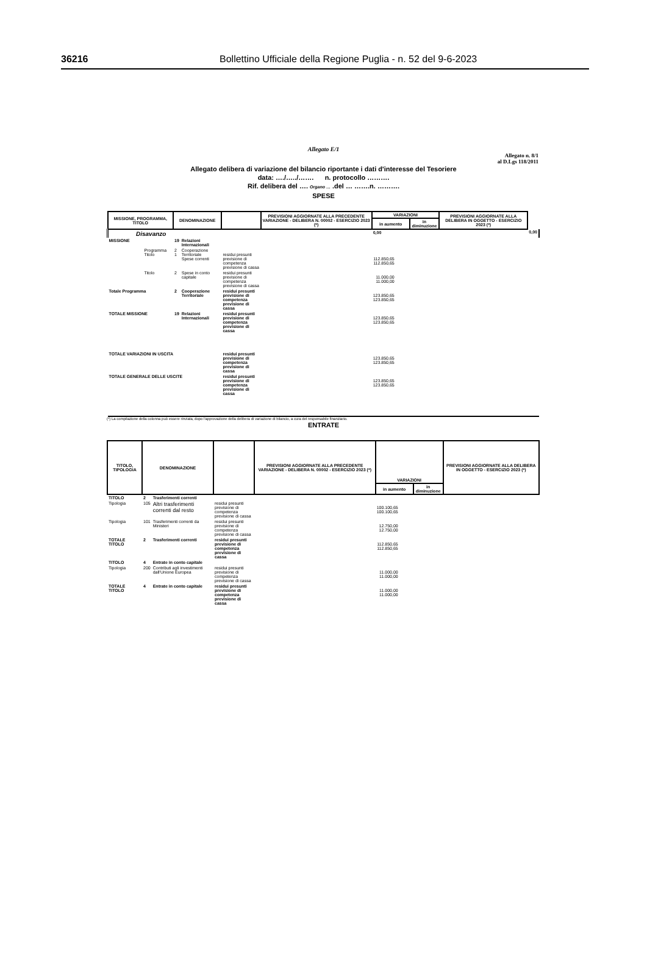36216 Bollettino Ufficiale della Regione Puglia - n. 52 del 9-6-2023
Allegato E/1
Allegato n. 8/1
al D.Lgs 118/2011
Allegato delibera di variazione del bilancio riportante i dati d'interesse del Tesoriere
data: …./…../……. n. protocollo ……….
Rif. delibera del …. Organo … .del … …….n. ……….
SPESE
| MISSIONE, PROGRAMMA, TITOLO | DENOMINAZIONE | | | PREVISIONI AGGIORNATE ALLA PRECEDENTE VARIAZIONE - DELIBERA N. 00002 - ESERCIZIO 2023 (*) | VARIAZIONI | | PREVISIONI AGGIORNATE ALLA DELIBERA IN OGGETTO - ESERCIZIO 2023 (*) | |
| --- | --- | --- | --- | --- | --- | --- | --- | --- |
| | | | | | in aumento | in diminuzione | | |
| Disavanzo | | | | | 0,00 | | | 0,00 |
| MISSIONE | 19 | Relazioni Internazionali | | | | | | |
| Programma Titolo | 2 1 | Cooperazione Territoriale Spese correnti | residui presunti previsione di competenza previsione di cassa | | 112.850,65 112.850,65 | | | |
| Titolo | 2 | Spese in conto capitale | residui presunti previsione di competenza previsione di cassa | | 11.000,00 11.000,00 | | | |
| Totale Programma | 2 | Cooperazione Territoriale | residui presunti previsione di competenza previsione di cassa | | 123.850,65 123.850,65 | | | |
| TOTALE MISSIONE | 19 | Relazioni Internazionali | residui presunti previsione di competenza previsione di cassa | | 123.850,65 123.850,65 | | | |
| TOTALE VARIAZIONI IN USCITA | | | residui presunti previsione di competenza previsione di cassa | | 123.850,65 123.850,65 | | | |
| TOTALE GENERALE DELLE USCITE | | | residui presunti previsione di competenza previsione di cassa | | 123.850,65 123.850,65 | | | |
(*) La compilazione della colonna può essere rinviata, dopo l'approvazione della delibera di variazione di bilancio, a cura del responsabile finanziario.
ENTRATE
| TITOLO, TIPOLOGIA | DENOMINAZIONE | | | PREVISIONI AGGIORNATE ALLA PRECEDENTE VARIAZIONE - DELIBERA N. 00002 - ESERCIZIO 2023 (*) | VARIAZIONI | | PREVISIONI AGGIORNATE ALLA DELIBERA IN OGGETTO - ESERCIZIO 2023 (*) |
| --- | --- | --- | --- | --- | --- | --- | --- |
| | | | | | in aumento | in diminuzione | |
| TITOLO | 2 | Trasferimenti correnti | | | | | |
| Tipologia | 105 | Altri trasferimenti correnti dal resto | residui presunti previsione di competenza previsione di cassa | | 100.100,65 100.100,65 | | |
| Tipologia | 101 | Trasferimenti correnti da Ministeri | residui presunti previsione di competenza previsione di cassa | | 12.750,00 12.750,00 | | |
| TOTALE TITOLO | 2 | Trasferimenti correnti | residui presunti previsione di competenza previsione di cassa | | 112.850,65 112.850,65 | | |
| TITOLO | 4 | Entrate in conto capitale | | | | | |
| Tipologia | 200 | Contributi agli investimenti dall'Unione Europea | residui presunti previsione di competenza previsione di cassa | | 11.000,00 11.000,00 | | |
| TOTALE TITOLO | 4 | Entrate in conto capitale | residui presunti previsione di competenza previsione di cassa | | 11.000,00 11.000,00 | | |